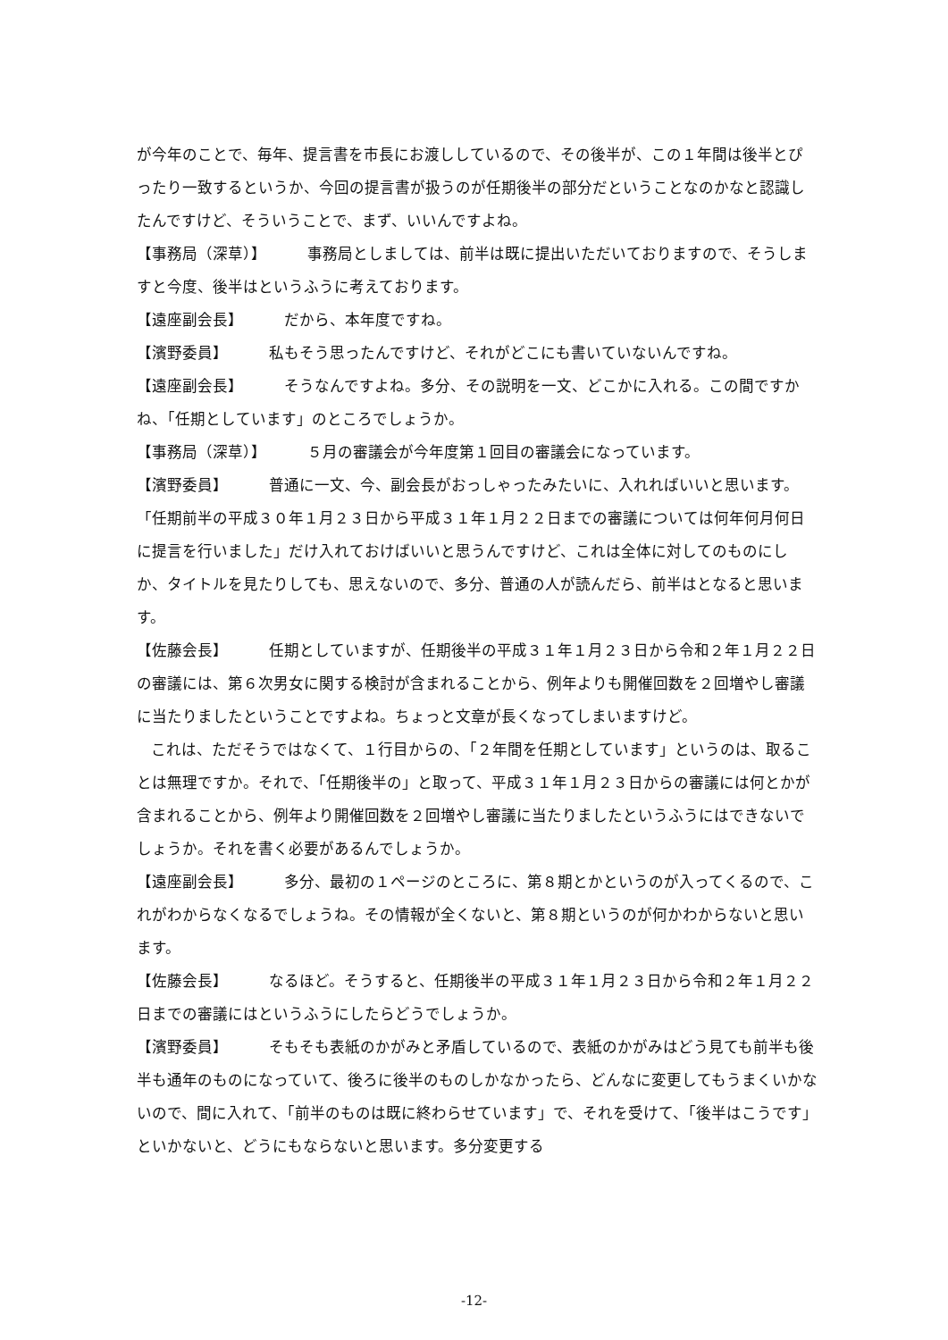が今年のことで、毎年、提言書を市長にお渡ししているので、その後半が、この１年間は後半とぴったり一致するというか、今回の提言書が扱うのが任期後半の部分だということなのかなと認識したんですけど、そういうことで、まず、いいんですよね。
【事務局（深草）】 事務局としましては、前半は既に提出いただいておりますので、そうしますと今度、後半はというふうに考えております。
【遠座副会長】 だから、本年度ですね。
【濱野委員】 私もそう思ったんですけど、それがどこにも書いていないんですね。
【遠座副会長】 そうなんですよね。多分、その説明を一文、どこかに入れる。この間ですかね、「任期としています」のところでしょうか。
【事務局（深草）】 ５月の審議会が今年度第１回目の審議会になっています。
【濱野委員】 普通に一文、今、副会長がおっしゃったみたいに、入れればいいと思います。「任期前半の平成３０年１月２３日から平成３１年１月２２日までの審議については何年何月何日に提言を行いました」だけ入れておけばいいと思うんですけど、これは全体に対してのものにしか、タイトルを見たりしても、思えないので、多分、普通の人が読んだら、前半はとなると思います。
【佐藤会長】 任期としていますが、任期後半の平成３１年１月２３日から令和２年１月２２日の審議には、第６次男女に関する検討が含まれることから、例年よりも開催回数を２回増やし審議に当たりましたということですよね。ちょっと文章が長くなってしまいますけど。
これは、ただそうではなくて、１行目からの、「２年間を任期としています」というのは、取ることは無理ですか。それで、「任期後半の」と取って、平成３１年１月２３日からの審議には何とかが含まれることから、例年より開催回数を２回増やし審議に当たりましたというふうにはできないでしょうか。それを書く必要があるんでしょうか。
【遠座副会長】 多分、最初の１ページのところに、第８期とかというのが入ってくるので、これがわからなくなるでしょうね。その情報が全くないと、第８期というのが何かわからないと思います。
【佐藤会長】 なるほど。そうすると、任期後半の平成３１年１月２３日から令和２年１月２２日までの審議にはというふうにしたらどうでしょうか。
【濱野委員】 そもそも表紙のかがみと矛盾しているので、表紙のかがみはどう見ても前半も後半も通年のものになっていて、後ろに後半のものしかなかったら、どんなに変更してもうまくいかないので、間に入れて、「前半のものは既に終わらせています」で、それを受けて、「後半はこうです」といかないと、どうにもならないと思います。多分変更する
-12-